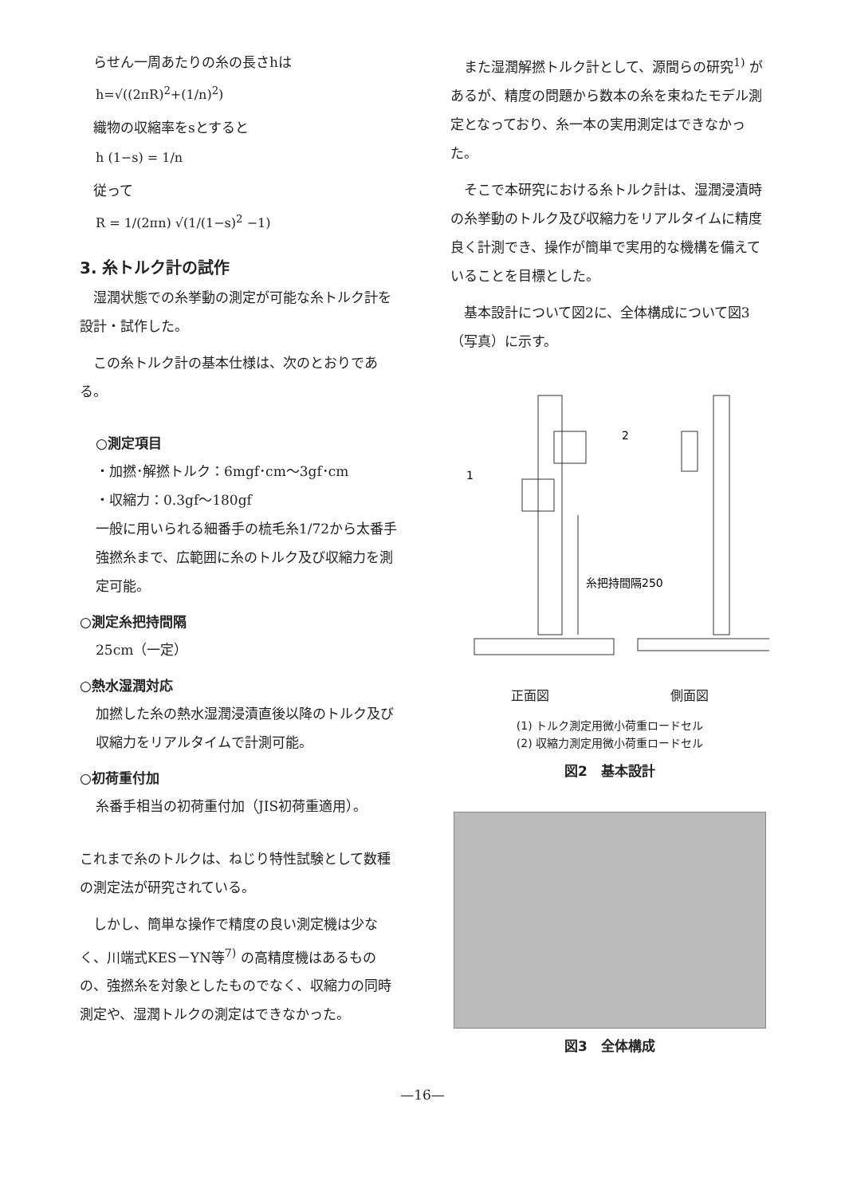らせん一周あたりの糸の長さhは
h=√((2πR)<sup>2</sup>+(1/n)<sup>2</sup>)
織物の収縮率をsとすると
h (1−s) = 1/n
従って
R = 1/(2πn) √(1/(1−s)<sup>2</sup> −1)
3. 糸トルク計の試作
湿潤状態での糸挙動の測定が可能な糸トルク計を設計・試作した。
この糸トルク計の基本仕様は、次のとおりである。
○測定項目
・加撚･解撚トルク：6mgf･cm～3gf･cm
・収縮力：0.3gf～180gf
一般に用いられる細番手の梳毛糸1/72から太番手強撚糸まで、広範囲に糸のトルク及び収縮力を測定可能。
○測定糸把持間隔
25cm（一定）
○熱水湿潤対応
加撚した糸の熱水湿潤浸漬直後以降のトルク及び収縮力をリアルタイムで計測可能。
○初荷重付加
糸番手相当の初荷重付加（JIS初荷重適用）。
これまで糸のトルクは、ねじり特性試験として数種の測定法が研究されている。
しかし、簡単な操作で精度の良い測定機は少なく、川端式KES－YN等<sup>7)</sup> の高精度機はあるものの、強撚糸を対象としたものでなく、収縮力の同時測定や、湿潤トルクの測定はできなかった。
また湿潤解撚トルク計として、源間らの研究<sup>1)</sup> があるが、精度の問題から数本の糸を束ねたモデル測定となっており、糸一本の実用測定はできなかった。
そこで本研究における糸トルク計は、湿潤浸漬時の糸挙動のトルク及び収縮力をリアルタイムに精度良く計測でき、操作が簡単で実用的な機構を備えていることを目標とした。
基本設計について図2に、全体構成について図3（写真）に示す。
2
1
糸把持間隔250
正面図 側面図
(1) トルク測定用微小荷重ロードセル
(2) 収縮力測定用微小荷重ロードセル
図2　基本設計
図3　全体構成
—16—